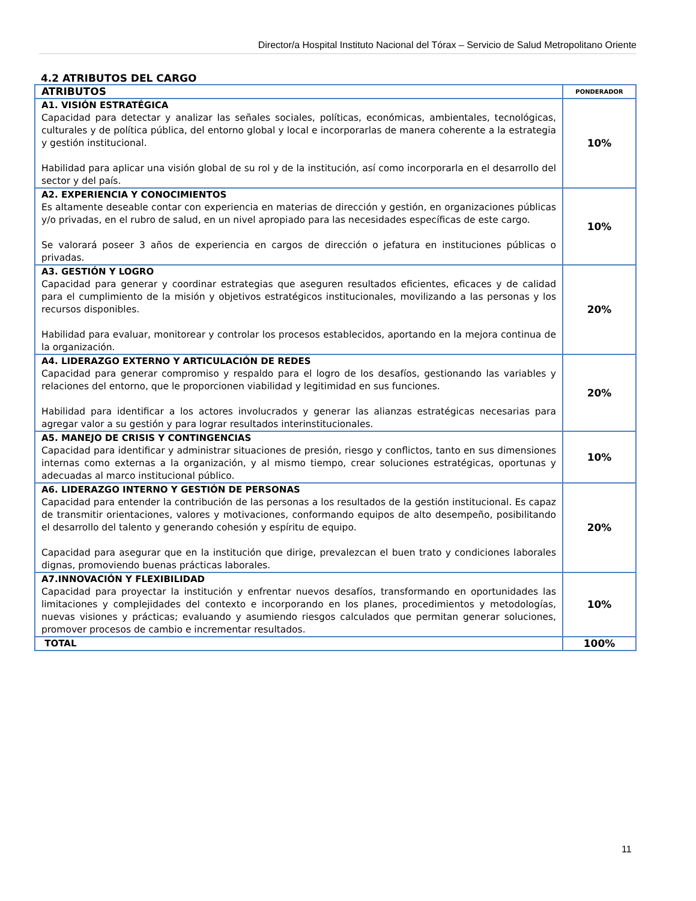Director/a Hospital Instituto Nacional del Tórax – Servicio de Salud Metropolitano Oriente
4.2 ATRIBUTOS DEL CARGO
| ATRIBUTOS | PONDERADOR |
| --- | --- |
| A1. VISIÓN ESTRATÉGICA Capacidad para detectar y analizar las señales sociales, políticas, económicas, ambientales, tecnológicas, culturales y de política pública, del entorno global y local e incorporarlas de manera coherente a la estrategia y gestión institucional. Habilidad para aplicar una visión global de su rol y de la institución, así como incorporarla en el desarrollo del sector y del país. | 10% |
| A2. EXPERIENCIA Y CONOCIMIENTOS Es altamente deseable contar con experiencia en materias de dirección y gestión, en organizaciones públicas y/o privadas, en el rubro de salud, en un nivel apropiado para las necesidades específicas de este cargo. Se valorará poseer 3 años de experiencia en cargos de dirección o jefatura en instituciones públicas o privadas. | 10% |
| A3. GESTIÓN Y LOGRO Capacidad para generar y coordinar estrategias que aseguren resultados eficientes, eficaces y de calidad para el cumplimiento de la misión y objetivos estratégicos institucionales, movilizando a las personas y los recursos disponibles. Habilidad para evaluar, monitorear y controlar los procesos establecidos, aportando en la mejora continua de la organización. | 20% |
| A4. LIDERAZGO EXTERNO Y ARTICULACIÓN DE REDES Capacidad para generar compromiso y respaldo para el logro de los desafíos, gestionando las variables y relaciones del entorno, que le proporcionen viabilidad y legitimidad en sus funciones. Habilidad para identificar a los actores involucrados y generar las alianzas estratégicas necesarias para agregar valor a su gestión y para lograr resultados interinstitucionales. | 20% |
| A5. MANEJO DE CRISIS Y CONTINGENCIAS Capacidad para identificar y administrar situaciones de presión, riesgo y conflictos, tanto en sus dimensiones internas como externas a la organización, y al mismo tiempo, crear soluciones estratégicas, oportunas y adecuadas al marco institucional público. | 10% |
| A6. LIDERAZGO INTERNO Y GESTIÓN DE PERSONAS Capacidad para entender la contribución de las personas a los resultados de la gestión institucional. Es capaz de transmitir orientaciones, valores y motivaciones, conformando equipos de alto desempeño, posibilitando el desarrollo del talento y generando cohesión y espíritu de equipo. Capacidad para asegurar que en la institución que dirige, prevalezcan el buen trato y condiciones laborales dignas, promoviendo buenas prácticas laborales. | 20% |
| A7.INNOVACIÓN Y FLEXIBILIDAD Capacidad para proyectar la institución y enfrentar nuevos desafíos, transformando en oportunidades las limitaciones y complejidades del contexto e incorporando en los planes, procedimientos y metodologías, nuevas visiones y prácticas; evaluando y asumiendo riesgos calculados que permitan generar soluciones, promover procesos de cambio e incrementar resultados. | 10% |
| TOTAL | 100% |
11